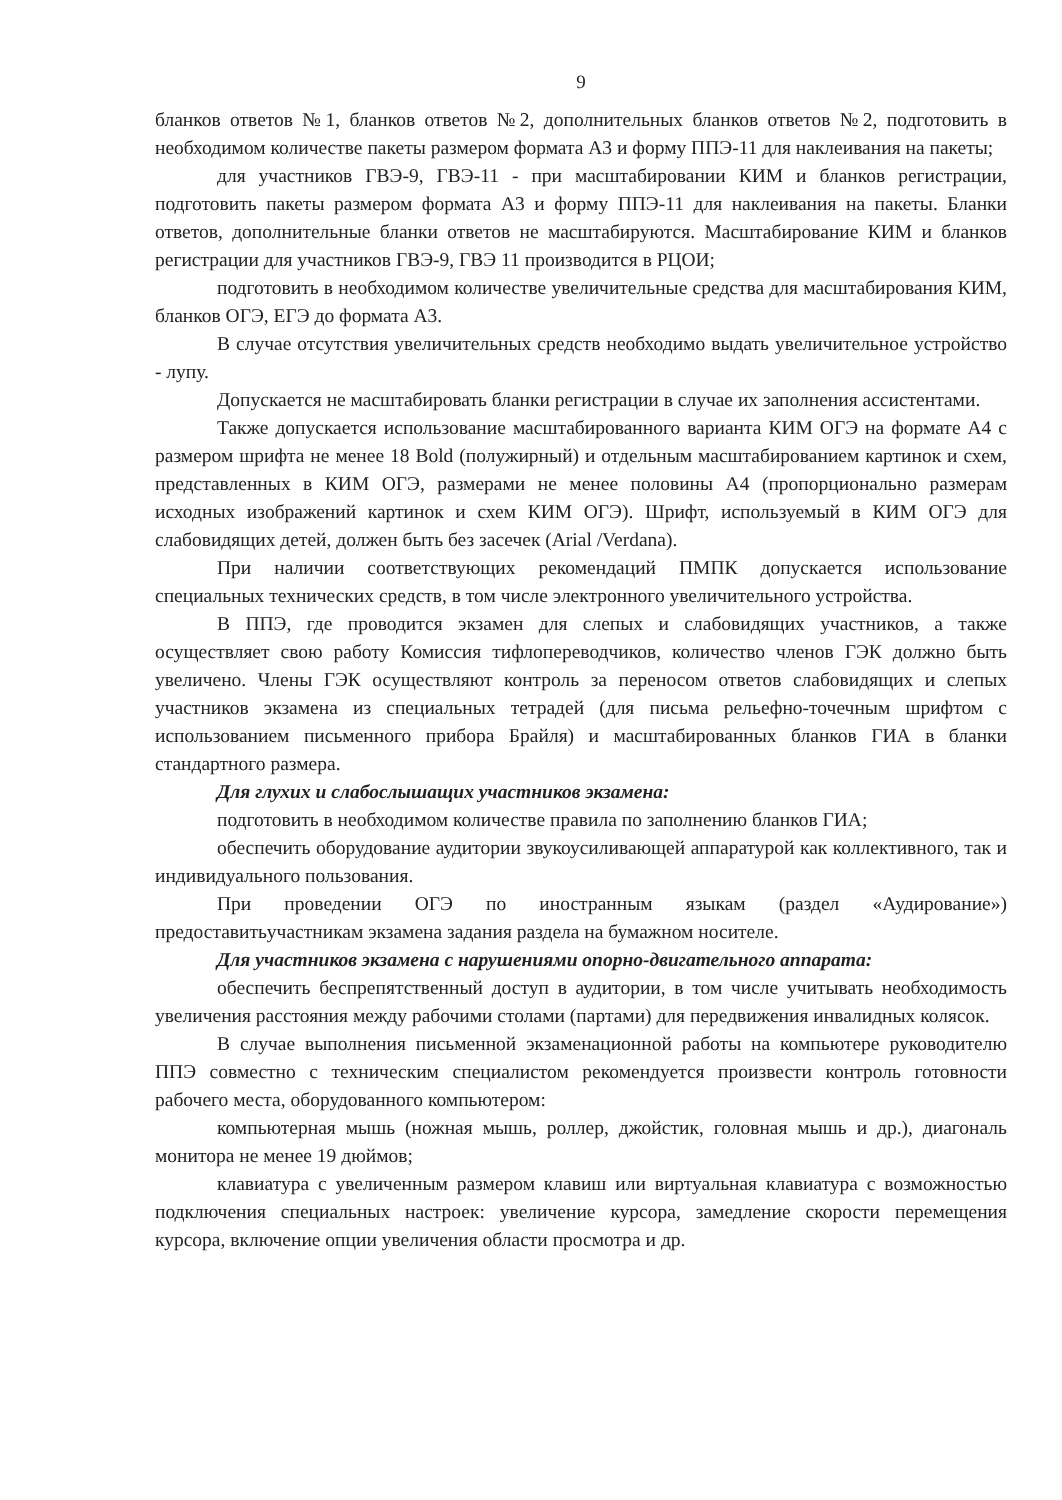9
бланков ответов №1, бланков ответов №2, дополнительных бланков ответов №2, подготовить в необходимом количестве пакеты размером формата А3 и форму ППЭ-11 для наклеивания на пакеты;
для участников ГВЭ-9, ГВЭ-11 - при масштабировании КИМ и бланков регистрации, подготовить пакеты размером формата А3 и форму ППЭ-11 для наклеивания на пакеты. Бланки ответов, дополнительные бланки ответов не масштабируются. Масштабирование КИМ и бланков регистрации для участников ГВЭ-9, ГВЭ 11 производится в РЦОИ;
подготовить в необходимом количестве увеличительные средства для масштабирования КИМ, бланков ОГЭ, ЕГЭ до формата А3.
В случае отсутствия увеличительных средств необходимо выдать увеличительное устройство - лупу.
Допускается не масштабировать бланки регистрации в случае их заполнения ассистентами.
Также допускается использование масштабированного варианта КИМ ОГЭ на формате А4 с размером шрифта не менее 18 Bold (полужирный) и отдельным масштабированием картинок и схем, представленных в КИМ ОГЭ, размерами не менее половины А4 (пропорционально размерам исходных изображений картинок и схем КИМ ОГЭ). Шрифт, используемый в КИМ ОГЭ для слабовидящих детей, должен быть без засечек (Arial /Verdana).
При наличии соответствующих рекомендаций ПМПК допускается использование специальных технических средств, в том числе электронного увеличительного устройства.
В ППЭ, где проводится экзамен для слепых и слабовидящих участников, а также осуществляет свою работу Комиссия тифлопереводчиков, количество членов ГЭК должно быть увеличено. Члены ГЭК осуществляют контроль за переносом ответов слабовидящих и слепых участников экзамена из специальных тетрадей (для письма рельефно-точечным шрифтом с использованием письменного прибора Брайля) и масштабированных бланков ГИА в бланки стандартного размера.
Для глухих и слабослышащих участников экзамена:
подготовить в необходимом количестве правила по заполнению бланков ГИА;
обеспечить оборудование аудитории звукоусиливающей аппаратурой как коллективного, так и индивидуального пользования.
При проведении ОГЭ по иностранным языкам (раздел «Аудирование») предоставитьучастникам экзамена задания раздела на бумажном носителе.
Для участников экзамена с нарушениями опорно-двигательного аппарата:
обеспечить беспрепятственный доступ в аудитории, в том числе учитывать необходимость увеличения расстояния между рабочими столами (партами) для передвижения инвалидных колясок.
В случае выполнения письменной экзаменационной работы на компьютере руководителю ППЭ совместно с техническим специалистом рекомендуется произвести контроль готовности рабочего места, оборудованного компьютером:
компьютерная мышь (ножная мышь, роллер, джойстик, головная мышь и др.), диагональ монитора не менее 19 дюймов;
клавиатура с увеличенным размером клавиш или виртуальная клавиатура с возможностью подключения специальных настроек: увеличение курсора, замедление скорости перемещения курсора, включение опции увеличения области просмотра и др.